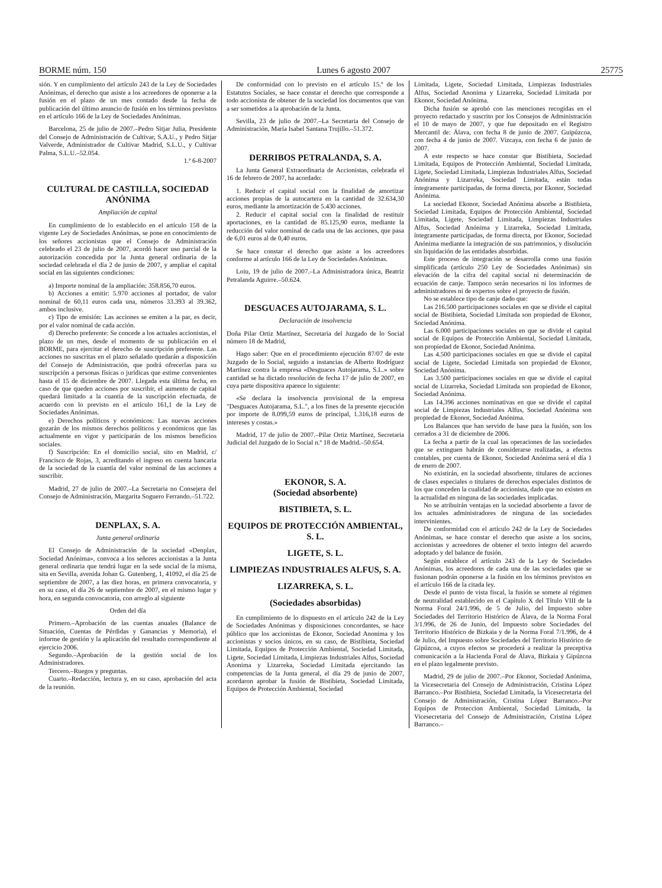BORME núm. 150 Lunes 6 agosto 2007 25775
sión. Y en cumplimiento del artículo 243 de la Ley de Sociedades Anónimas, el derecho que asiste a los acreedores de oponerse a la fusión en el plazo de un mes contado desde la fecha de publicación del último anuncio de fusión en los términos previstos en el artículo 166 de la Ley de Sociedades Anónimas.
Barcelona, 25 de julio de 2007.–Pedro Sitjar Julia, Presidente del Consejo de Administración de Cultivar, S.A.U., y Pedro Sitjar Valverde, Administrador de Cultivar Madrid, S.L.U., y Cultivar Palma, S.L.U.–52.054.
1.ª 6-8-2007
CULTURAL DE CASTILLA, SOCIEDAD ANÓNIMA
Ampliación de capital
En cumplimiento de lo establecido en el artículo 158 de la vigente Ley de Sociedades Anónimas, se pone en conocimiento de los señores accionistas que el Consejo de Administración celebrado el 23 de julio de 2007, acordó hacer uso parcial de la autorización concedida por la Junta general ordinaria de la sociedad celebrada el día 2 de junio de 2007, y ampliar el capital social en las siguientes condiciones:
a) Importe nominal de la ampliación: 358.856,70 euros.
b) Acciones a emitir: 5.970 acciones al portador, de valor nominal de 60,11 euros cada una, números 33.393 al 39.362, ambos inclusive.
c) Tipo de emisión: Las acciones se emiten a la par, es decir, por el valor nominal de cada acción.
d) Derecho preferente: Se concede a los actuales accionistas, el plazo de un mes, desde el momento de su publicación en el BORME, para ejercitar el derecho de suscripción preferente. Las acciones no suscritas en el plazo señalado quedarán a disposición del Consejo de Administración, que podrá ofrecerlas para su suscripción a personas físicas o jurídicas que estime convenientes hasta el 15 de diciembre de 2007. Llegada esta última fecha, en caso de que queden acciones por suscribir, el aumento de capital quedará limitado a la cuantía de la suscripción efectuada, de acuerdo con lo previsto en el artículo 161,1 de la Ley de Sociedades Anónimas.
e) Derechos políticos y económicos: Las nuevas acciones gozarán de los mismos derechos políticos y económicos que las actualmente en vigor y participarán de los mismos beneficios sociales.
f) Suscripción: En el domicilio social, sito en Madrid, c/ Francisco de Rojas, 3, acreditando el ingreso en cuenta bancaria de la sociedad de la cuantía del valor nominal de las acciones a suscribir.
Madrid, 27 de julio de 2007.–La Secretaria no Consejera del Consejo de Administración, Margarita Soguero Ferrando.–51.722.
DENPLAX, S. A.
Junta general ordinaria
El Consejo de Administración de la sociedad «Denplax, Sociedad Anónima», convoca a los señores accionistas a la Junta general ordinaria que tendrá lugar en la sede social de la misma, sita en Sevilla, avenida Johan G. Gutenberg, 1, 41092, el día 25 de septiembre de 2007, a las diez horas, en primera convocatoria, y en su caso, el día 26 de septiembre de 2007, en el mismo lugar y hora, en segunda convocatoria, con arreglo al siguiente
Orden del día
Primero.–Aprobación de las cuentas anuales (Balance de Situación, Cuentas de Pérdidas y Ganancias y Memoria), el informe de gestión y la aplicación del resultado correspondiente al ejercicio 2006.
Segundo.–Aprobación de la gestión social de los Administradores.
Tercero.–Ruegos y preguntas.
Cuarto.–Redacción, lectura y, en su caso, aprobación del acta de la reunión.
De conformidad con lo previsto en el artículo 15.º de los Estatutos Sociales, se hace constar el derecho que corresponde a todo accionista de obtener de la sociedad los documentos que van a ser sometidos a la aprobación de la Junta.
Sevilla, 23 de julio de 2007.–La Secretaria del Consejo de Administración, María Isabel Santana Trujillo.–51.372.
DERRIBOS PETRALANDA, S. A.
La Junta General Extraordinaria de Accionistas, celebrada el 16 de febrero de 2007, ha acordado:
1. Reducir el capital social con la finalidad de amortizar acciones propias de la autocartera en la cantidad de 32.634,30 euros, mediante la amortización de 5.430 acciones.
2. Reducir el capital social con la finalidad de restituir aportaciones, en la cantidad de 85.125,90 euros, mediante la reducción del valor nominal de cada una de las acciones, que pasa de 6,01 euros al de 0,40 euros.
Se hace constar el derecho que asiste a los acreedores conforme al artículo 166 de la Ley de Sociedades Anónimas.
Loiu, 19 de julio de 2007.–La Administradora única, Beatriz Petralanda Aguirre.–50.624.
DESGUACES AUTOJARAMA, S. L.
Declaración de insolvencia
Doña Pilar Ortiz Martínez, Secretaria del Juzgado de lo Social número 18 de Madrid,
Hago saber: Que en el procedimiento ejecución 87/07 de este Juzgado de lo Social, seguido a instancias de Alberto Rodríguez Martínez contra la empresa «Desguaces Autojarama, S.L.» sobre cantidad se ha dictado resolución de fecha 17 de julio de 2007, en cuya parte dispositiva aparece lo siguiente:
«Se declara la insolvencia provisional de la empresa "Desguaces Autojarama, S.L.", a los fines de la presente ejecución por importe de 8.099,59 euros de principal, 1.316,18 euros de intereses y costas.»
Madrid, 17 de julio de 2007.–Pilar Ortiz Martínez, Secretaria Judicial del Juzgado de lo Social n.º 18 de Madrid.–50.654.
EKONOR, S. A.
(Sociedad absorbente)
BISTIBIETA, S. L.
EQUIPOS DE PROTECCIÓN AMBIENTAL, S. L.
LIGETE, S. L.
LIMPIEZAS INDUSTRIALES ALFUS, S. A.
LIZARREKA, S. L.
(Sociedades absorbidas)
En cumplimiento de lo dispuesto en el artículo 242 de la Ley de Sociedades Anónimas y disposiciones concordantes, se hace público que los accionistas de Ekonor, Sociedad Anonima y los accionistas y socios únicos, en su caso, de Bistibieta, Sociedad Limitada, Equipos de Protección Ambiental, Sociedad Limitada, Ligete, Sociedad Limitada, Limpiezas Industriales Alfus, Sociedad Anonima y Lizarreka, Sociedad Limitada ejercitando las competencias de la Junta general, el día 29 de junio de 2007, acordaron aprobar la fusión de Bistibieta, Sociedad Limitada, Equipos de Protección Ambiental, Sociedad
Limitada, Ligete, Sociedad Limitada, Limpiezas Industriales Alfus, Sociedad Anonima y Lizarreka, Sociedad Limitada por Ekonor, Sociedad Anónima.
Dicha fusión se aprobó con las menciones recogidas en el proyecto redactado y suscrito por los Consejos de Administración el 10 de mayo de 2007, y que fue depositado en el Registro Mercantil de: Álava, con fecha 8 de junio de 2007. Guipúzcoa, con fecha 4 de junio de 2007. Vizcaya, con fecha 6 de junio de 2007.
A este respecto se hace constar que Bistibieta, Sociedad Limitada, Equipos de Protección Ambiental, Sociedad Limitada, Ligete, Sociedad Limitada, Limpiezas Industriales Alfus, Sociedad Anónima y Lizarreka, Sociedad Limitada, están todas íntegramente participadas, de forma directa, por Ekonor, Sociedad Anónima.
La sociedad Ekonor, Sociedad Anónima absorbe a Bistibieta, Sociedad Limitada, Equipos de Protección Ambiental, Sociedad Limitada, Ligete, Sociedad Limitada, Limpiezas Industriales Alfus, Sociedad Anónima y Lizarreka, Sociedad Limitada, íntegramente participadas, de forma directa, por Ekonor, Sociedad Anónima mediante la integración de sus patrimonios, y disolución sin liquidación de las entidades absorbidas.
Este proceso de integración se desarrolla como una fusión simplificada (artículo 250 Ley de Sociedades Anónimas) sin elevación de la cifra del capital social ni determinación de ecuación de canje. Tampoco serán necesarios ni los informes de administradores ni de expertos sobre el proyecto de fusión.
No se establece tipo de canje dado que:
Las 216.500 participaciones sociales en que se divide el capital social de Bistibieta, Sociedad Limitada son propiedad de Ekonor, Sociedad Anónima.
Las 6.000 participaciones sociales en que se divide el capital social de Equipos de Protección Ambiental, Sociedad Limitada, son propiedad de Ekonor, Sociedad Anónima.
Las 4.500 participaciones sociales en que se divide el capital social de Ligete, Sociedad Limitada son propiedad de Ekonor, Sociedad Anónima.
Las 3.500 participaciones sociales en que se divide el capital social de Lizarreka, Sociedad Limitada son propiedad de Ekonor, Sociedad Anónima.
Las 14.396 acciones nominativas en que se divide el capital social de Limpiezas Industriales Alfus, Sociedad Anónima son propiedad de Ekonor, Sociedad Anónima.
Los Balances que han servido de base para la fusión, son los cerrados a 31 de diciembre de 2006.
La fecha a partir de la cual las operaciones de las sociedades que se extinguen habrán de considerarse realizadas, a efectos contables, por cuenta de Ekonor, Sociedad Anónima será el día 1 de enero de 2007.
No existirán, en la sociedad absorbente, titulares de acciones de clases especiales o titulares de derechos especiales distintos de los que conceden la cualidad de accionista, dado que no existen en la actualidad en ninguna de las sociedades implicadas.
No se atribuirán ventajas en la sociedad absorbente a favor de los actuales administradores de ninguna de las sociedades intervinientes.
De conformidad con el artículo 242 de la Ley de Sociedades Anónimas, se hace constar el derecho que asiste a los socios, accionistas y acreedores de obtener el texto íntegro del acuerdo adoptado y del balance de fusión.
Según establece el artículo 243 de la Ley de Sociedades Anónimas, los acreedores de cada una de las sociedades que se fusionan podrán oponerse a la fusión en los términos previstos en el artículo 166 de la citada ley.
Desde el punto de vista fiscal, la fusión se somete al régimen de neutralidad establecido en el Capítulo X del Título VIII de la Norma Foral 24/1.996, de 5 de Julio, del Impuesto sobre Sociedades del Territorio Histórico de Álava, de la Norma Foral 3/1.996, de 26 de Junio, del Impuesto sobre Sociedades del Territorio Histórico de Bizkaia y de la Norma Foral 7/1.996, de 4 de Julio, del Impuesto sobre Sociedades del Territorio Histórico de Gipúzcoa, a cuyos efectos se procederá a realizar la preceptiva comunicación a la Hacienda Foral de Álava, Bizkaia y Gipúzcoa en el plazo legalmente previsto.
Madrid, 29 de julio de 2007.–Por Ekonor, Sociedad Anónima, la Vicesecretaria del Consejo de Administración, Cristina López Barranco.–Por Bistibieta, Sociedad Limitada, la Vicesecretaria del Consejo de Administración, Cristina López Barranco.–Por Equipos de Proteccion Ambiental, Sociedad Limitada, la Vicesecretaria del Consejo de Administración, Cristina López Barranco.–